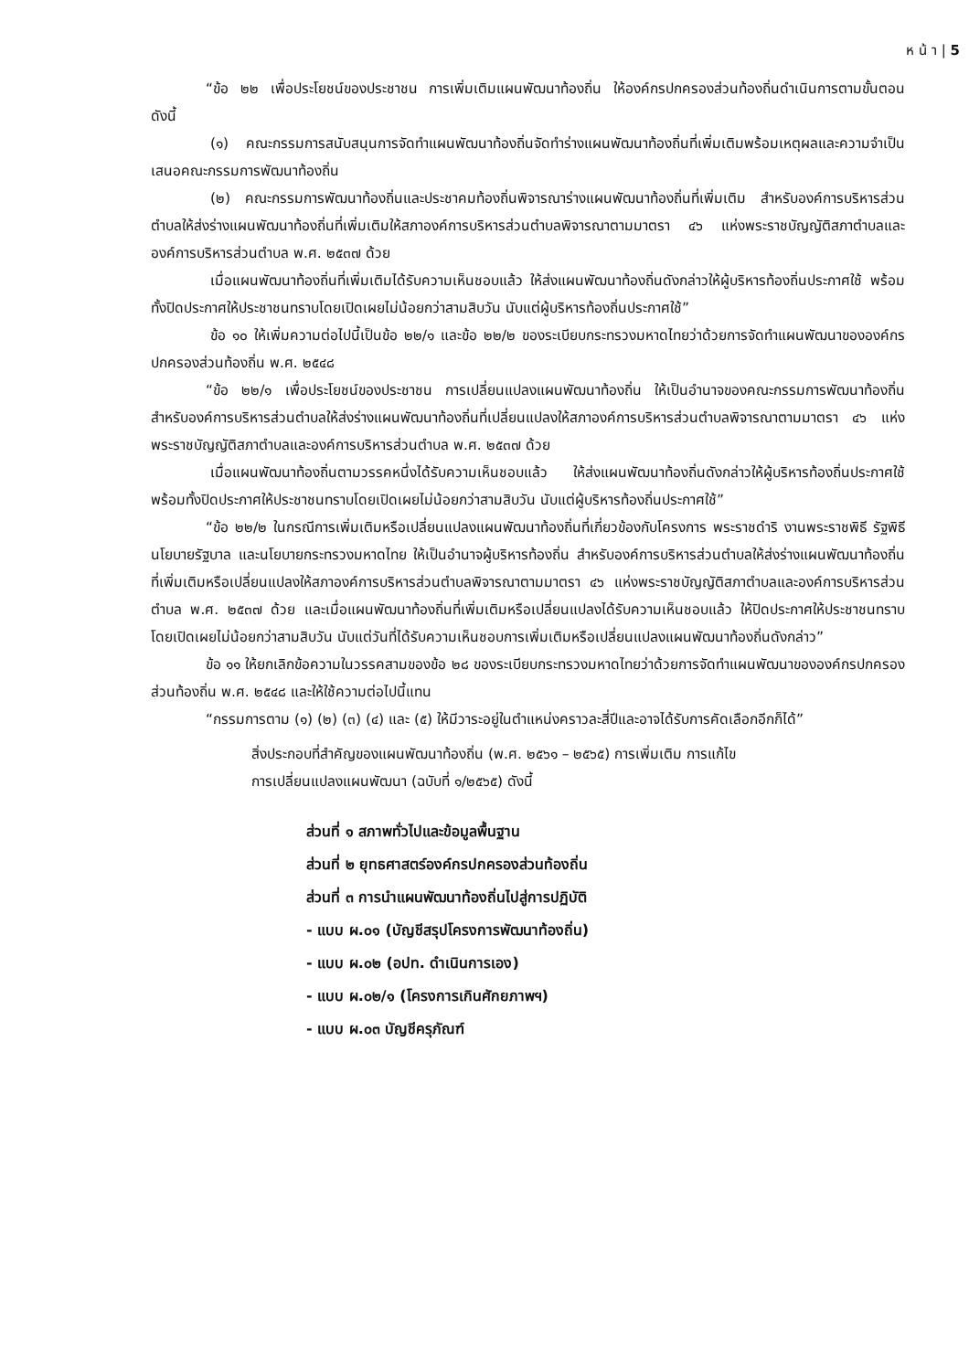ห น้ า | 5
“ข้อ ๒๒ เพื่อประโยชน์ของประชาชน การเพิ่มเติมแผนพัฒนาท้องถิ่น ให้องค์กรปกครองส่วนท้องถิ่นดำเนินการตามขั้นตอน ดังนี้
(๑) คณะกรรมการสนับสนุนการจัดทำแผนพัฒนาท้องถิ่นจัดทำร่างแผนพัฒนาท้องถิ่นที่เพิ่มเติมพร้อมเหตุผลและความจำเป็นเสนอคณะกรรมการพัฒนาท้องถิ่น
(๒) คณะกรรมการพัฒนาท้องถิ่นและประชาคมท้องถิ่นพิจารณาร่างแผนพัฒนาท้องถิ่นที่เพิ่มเติม สำหรับองค์การบริหารส่วนตำบลให้ส่งร่างแผนพัฒนาท้องถิ่นที่เพิ่มเติมให้สภาองค์การบริหารส่วนตำบลพิจารณาตามมาตรา ๔๖ แห่งพระราชบัญญัติสภาตำบลและองค์การบริหารส่วนตำบล พ.ศ. ๒๕๓๗ ด้วย
เมื่อแผนพัฒนาท้องถิ่นที่เพิ่มเติมได้รับความเห็นชอบแล้ว ให้ส่งแผนพัฒนาท้องถิ่นดังกล่าวให้ผู้บริหารท้องถิ่นประกาศใช้ พร้อมทั้งปิดประกาศให้ประชาชนทราบโดยเปิดเผยไม่น้อยกว่าสามสิบวัน นับแต่ผู้บริหารท้องถิ่นประกาศใช้”
ข้อ ๑๐ ให้เพิ่มความต่อไปนี้เป็นข้อ ๒๒/๑ และข้อ ๒๒/๒ ของระเบียบกระทรวงมหาดไทยว่าด้วยการจัดทำแผนพัฒนาขององค์กรปกครองส่วนท้องถิ่น พ.ศ. ๒๕๔๘
“ข้อ ๒๒/๑ เพื่อประโยชน์ของประชาชน การเปลี่ยนแปลงแผนพัฒนาท้องถิ่น ให้เป็นอำนาจของคณะกรรมการพัฒนาท้องถิ่น สำหรับองค์การบริหารส่วนตำบลให้ส่งร่างแผนพัฒนาท้องถิ่นที่เปลี่ยนแปลงให้สภาองค์การบริหารส่วนตำบลพิจารณาตามมาตรา ๔๖ แห่งพระราชบัญญัติสภาตำบลและองค์การบริหารส่วนตำบล พ.ศ. ๒๕๓๗ ด้วย
เมื่อแผนพัฒนาท้องถิ่นตามวรรคหนึ่งได้รับความเห็นชอบแล้ว ให้ส่งแผนพัฒนาท้องถิ่นดังกล่าวให้ผู้บริหารท้องถิ่นประกาศใช้ พร้อมทั้งปิดประกาศให้ประชาชนทราบโดยเปิดเผยไม่น้อยกว่าสามสิบวัน นับแต่ผู้บริหารท้องถิ่นประกาศใช้”
“ข้อ ๒๒/๒ ในกรณีการเพิ่มเติมหรือเปลี่ยนแปลงแผนพัฒนาท้องถิ่นที่เกี่ยวข้องกับโครงการ พระราชดำริ งานพระราชพิธี รัฐพิธี นโยบายรัฐบาล และนโยบายกระทรวงมหาดไทย ให้เป็นอำนาจผู้บริหารท้องถิ่น สำหรับองค์การบริหารส่วนตำบลให้ส่งร่างแผนพัฒนาท้องถิ่นที่เพิ่มเติมหรือเปลี่ยนแปลงให้สภาองค์การบริหารส่วนตำบลพิจารณาตามมาตรา ๔๖ แห่งพระราชบัญญัติสภาตำบลและองค์การบริหารส่วนตำบล พ.ศ. ๒๕๓๗ ด้วย และเมื่อแผนพัฒนาท้องถิ่นที่เพิ่มเติมหรือเปลี่ยนแปลงได้รับความเห็นชอบแล้ว ให้ปิดประกาศให้ประชาชนทราบโดยเปิดเผยไม่น้อยกว่าสามสิบวัน นับแต่วันที่ได้รับความเห็นชอบการเพิ่มเติมหรือเปลี่ยนแปลงแผนพัฒนาท้องถิ่นดังกล่าว”
ข้อ ๑๑ ให้ยกเลิกข้อความในวรรคสามของข้อ ๒๘ ของระเบียบกระทรวงมหาดไทยว่าด้วยการจัดทำแผนพัฒนาขององค์กรปกครองส่วนท้องถิ่น พ.ศ. ๒๕๔๘ และให้ใช้ความต่อไปนี้แทน
“กรรมการตาม (๑) (๒) (๓) (๔) และ (๕) ให้มีวาระอยู่ในตำแหน่งคราวละสี่ปีและอาจได้รับการคัดเลือกอีกก็ได้”
สิ่งประกอบที่สำคัญของแผนพัฒนาท้องถิ่น (พ.ศ. ๒๕๖๑ – ๒๕๖๕) การเพิ่มเติม การแก้ไข
การเปลี่ยนแปลงแผนพัฒนา (ฉบับที่ ๑/๒๕๖๕) ดังนี้
ส่วนที่ ๑ สภาพทั่วไปและข้อมูลพื้นฐาน
ส่วนที่ ๒ ยุทธศาสตร์องค์กรปกครองส่วนท้องถิ่น
ส่วนที่ ๓ การนำแผนพัฒนาท้องถิ่นไปสู่การปฏิบัติ
- แบบ ผ.๐๑ (บัญชีสรุปโครงการพัฒนาท้องถิ่น)
- แบบ ผ.๐๒ (อปท. ดำเนินการเอง)
- แบบ ผ.๐๒/๑ (โครงการเกินศักยภาพฯ)
- แบบ ผ.๐๓ บัญชีครุภัณฑ์